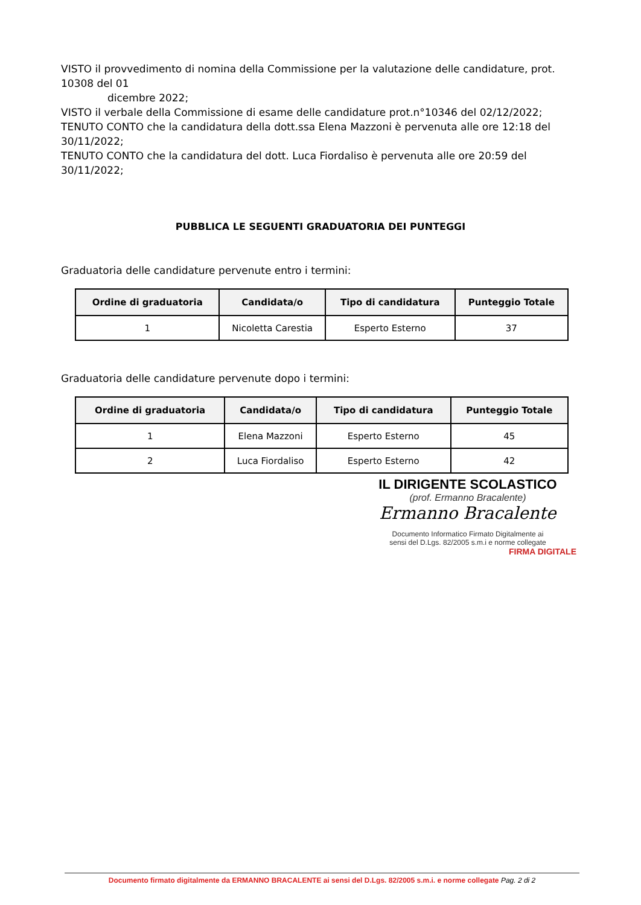VISTO il provvedimento di nomina della Commissione per la valutazione delle candidature, prot. 10308 del 01
dicembre 2022;
VISTO il verbale della Commissione di esame delle candidature prot.n°10346 del 02/12/2022;
TENUTO CONTO che la candidatura della dott.ssa Elena Mazzoni è pervenuta alle ore 12:18 del 30/11/2022;
TENUTO CONTO che la candidatura del dott. Luca Fiordaliso è pervenuta alle ore 20:59 del 30/11/2022;
PUBBLICA LE SEGUENTI GRADUATORIA DEI PUNTEGGI
Graduatoria delle candidature pervenute entro i termini:
| Ordine di graduatoria | Candidata/o | Tipo di candidatura | Punteggio Totale |
| --- | --- | --- | --- |
| 1 | Nicoletta Carestia | Esperto Esterno | 37 |
Graduatoria delle candidature pervenute dopo i termini:
| Ordine di graduatoria | Candidata/o | Tipo di candidatura | Punteggio Totale |
| --- | --- | --- | --- |
| 1 | Elena Mazzoni | Esperto Esterno | 45 |
| 2 | Luca Fiordaliso | Esperto Esterno | 42 |
IL DIRIGENTE SCOLASTICO
(prof. Ermanno Bracalente)
Ermanno Bracalente
Documento Informatico Firmato Digitalmente ai
sensi del D.Lgs. 82/2005 s.m.i e norme collegate
FIRMA DIGITALE
Documento firmato digitalmente da ERMANNO BRACALENTE ai sensi del D.Lgs. 82/2005 s.m.i. e norme collegate Pag. 2 di 2